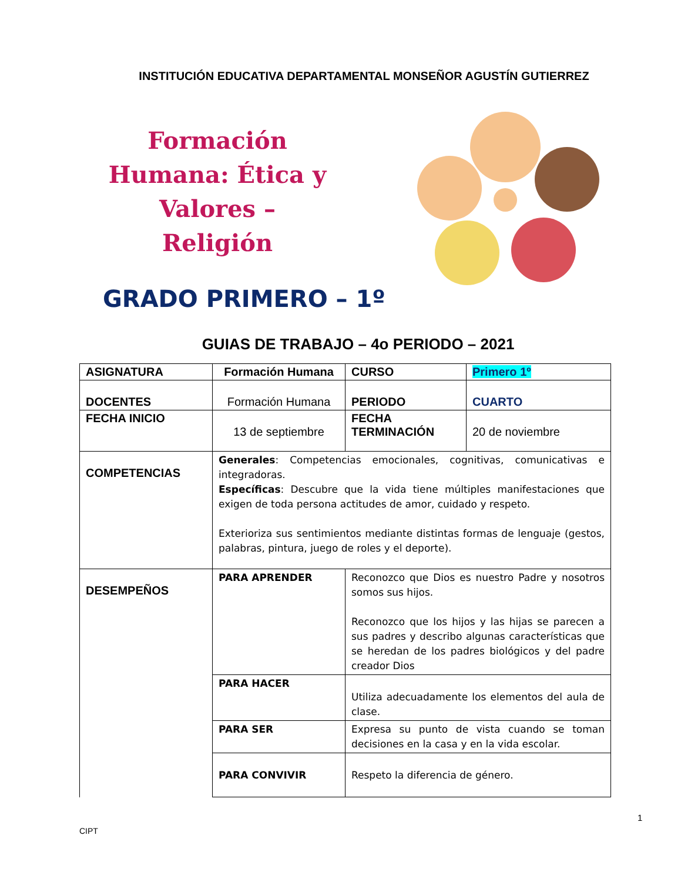INSTITUCIÓN EDUCATIVA DEPARTAMENTAL MONSEÑOR AGUSTÍN GUTIERREZ
Formación Humana: Ética y Valores – Religión
GRADO PRIMERO – 1º
GUIAS DE TRABAJO – 4o PERIODO – 2021
| ASIGNATURA | Formación Humana | CURSO | Primero 1º |
| DOCENTES | Formación Humana | PERIODO | CUARTO |
| FECHA INICIO | 13 de septiembre | FECHA TERMINACIÓN | 20 de noviembre |
| COMPETENCIAS | Generales : Competencias emocionales, cognitivas, comunicativas e integradoras. Específicas : Descubre que la vida tiene múltiples manifestaciones que exigen de toda persona actitudes de amor, cuidado y respeto. Exterioriza sus sentimientos mediante distintas formas de lenguaje (gestos, palabras, pintura, juego de roles y el deporte). | | |
| DESEMPEÑOS | PARA APRENDER | Reconozco que Dios es nuestro Padre y nosotros somos sus hijos. Reconozco que los hijos y las hijas se parecen a sus padres y describo algunas características que se heredan de los padres biológicos y del padre creador Dios | |
| | PARA HACER | Utiliza adecuadamente los elementos del aula de clase. | |
| | PARA SER | Expresa su punto de vista cuando se toman decisiones en la casa y en la vida escolar. | |
| | PARA CONVIVIR | Respeto la diferencia de género. | |
1
CIPT